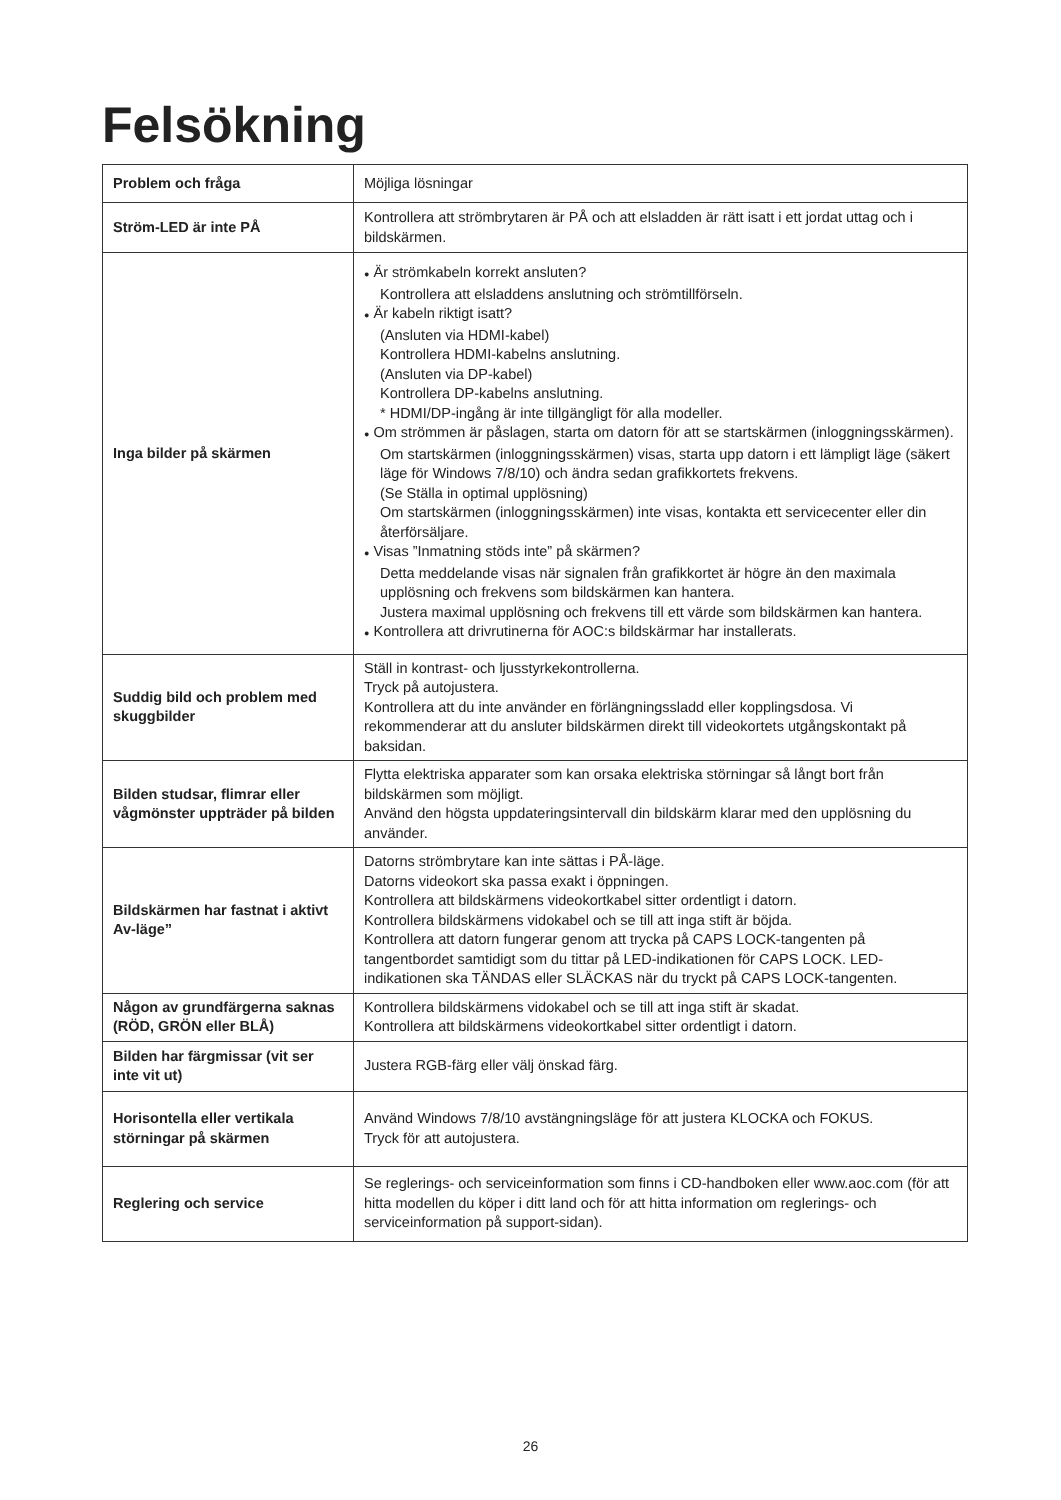Felsökning
| Problem och fråga | Möjliga lösningar |
| Ström-LED är inte PÅ | Kontrollera att strömbrytaren är PÅ och att elsladden är rätt isatt i ett jordat uttag och i bildskärmen. |
| Inga bilder på skärmen | ● Är strömkabeln korrekt ansluten? Kontrollera att elsladdens anslutning och strömtillförseln. ● Är kabeln riktigt isatt? (Ansluten via HDMI-kabel) Kontrollera HDMI-kabelns anslutning. (Ansluten via DP-kabel) Kontrollera DP-kabelns anslutning. * HDMI/DP-ingång är inte tillgängligt för alla modeller. ● Om strömmen är påslagen, starta om datorn för att se startskärmen (inloggningsskärmen). Om startskärmen (inloggningsskärmen) visas, starta upp datorn i ett lämpligt läge (säkert läge för Windows 7/8/10) och ändra sedan grafikkortets frekvens. (Se Ställa in optimal upplösning) Om startskärmen (inloggningsskärmen) inte visas, kontakta ett servicecenter eller din återförsäljare. ● Visas ”Inmatning stöds inte” på skärmen? Detta meddelande visas när signalen från grafikkortet är högre än den maximala upplösning och frekvens som bildskärmen kan hantera. Justera maximal upplösning och frekvens till ett värde som bildskärmen kan hantera. ● Kontrollera att drivrutinerna för AOC:s bildskärmar har installerats. |
| Suddig bild och problem med skuggbilder | Ställ in kontrast- och ljusstyrkekontrollerna. Tryck på autojustera. Kontrollera att du inte använder en förlängningssladd eller kopplingsdosa. Vi rekommenderar att du ansluter bildskärmen direkt till videokortets utgångskontakt på baksidan. |
| Bilden studsar, flimrar eller vågmönster uppträder på bilden | Flytta elektriska apparater som kan orsaka elektriska störningar så långt bort från bildskärmen som möjligt. Använd den högsta uppdateringsintervall din bildskärm klarar med den upplösning du använder. |
| Bildskärmen har fastnat i aktivt Av-läge” | Datorns strömbrytare kan inte sättas i PÅ-läge. Datorns videokort ska passa exakt i öppningen. Kontrollera att bildskärmens videokortkabel sitter ordentligt i datorn. Kontrollera bildskärmens vidokabel och se till att inga stift är böjda. Kontrollera att datorn fungerar genom att trycka på CAPS LOCK-tangenten på tangentbordet samtidigt som du tittar på LED-indikationen för CAPS LOCK. LED-indikationen ska TÄNDAS eller SLÄCKAS när du tryckt på CAPS LOCK-tangenten. |
| Någon av grundfärgerna saknas (RÖD, GRÖN eller BLÅ) | Kontrollera bildskärmens vidokabel och se till att inga stift är skadat. Kontrollera att bildskärmens videokortkabel sitter ordentligt i datorn. |
| Bilden har färgmissar (vit ser inte vit ut) | Justera RGB-färg eller välj önskad färg. |
| Horisontella eller vertikala störningar på skärmen | Använd Windows 7/8/10 avstängningsläge för att justera KLOCKA och FOKUS. Tryck för att autojustera. |
| Reglering och service | Se reglerings- och serviceinformation som finns i CD-handboken eller www.aoc.com (för att hitta modellen du köper i ditt land och för att hitta information om reglerings- och serviceinformation på support-sidan). |
26